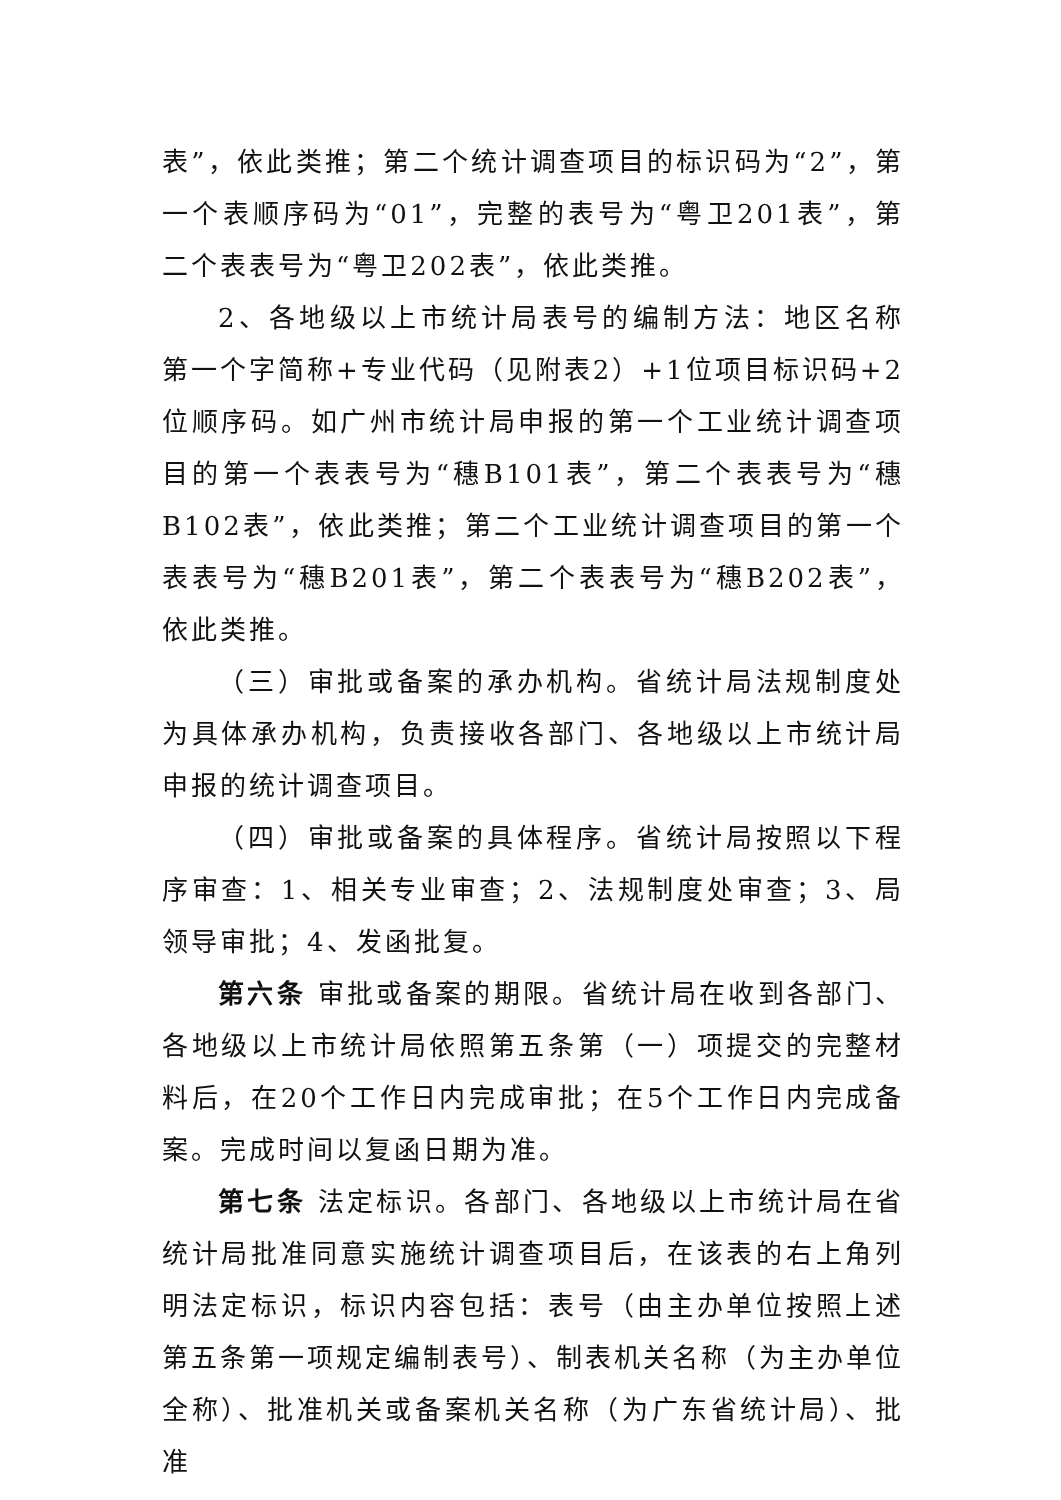表”，依此类推；第二个统计调查项目的标识码为“2”，第一个表顺序码为“01”，完整的表号为“粤卫201表”，第二个表表号为“粤卫202表”，依此类推。
2、各地级以上市统计局表号的编制方法：地区名称第一个字简称+专业代码（见附表2）+1位项目标识码+2位顺序码。如广州市统计局申报的第一个工业统计调查项目的第一个表表号为“穗B101表”，第二个表表号为“穗B102表”，依此类推；第二个工业统计调查项目的第一个表表号为“穗B201表”，第二个表表号为“穗B202表”，依此类推。
（三）审批或备案的承办机构。省统计局法规制度处为具体承办机构，负责接收各部门、各地级以上市统计局申报的统计调查项目。
（四）审批或备案的具体程序。省统计局按照以下程序审查：1、相关专业审查；2、法规制度处审查；3、局领导审批；4、发函批复。
第六条 审批或备案的期限。省统计局在收到各部门、各地级以上市统计局依照第五条第（一）项提交的完整材料后，在20个工作日内完成审批；在5个工作日内完成备案。完成时间以复函日期为准。
第七条 法定标识。各部门、各地级以上市统计局在省统计局批准同意实施统计调查项目后，在该表的右上角列明法定标识，标识内容包括：表号（由主办单位按照上述第五条第一项规定编制表号）、制表机关名称（为主办单位全称）、批准机关或备案机关名称（为广东省统计局）、批准